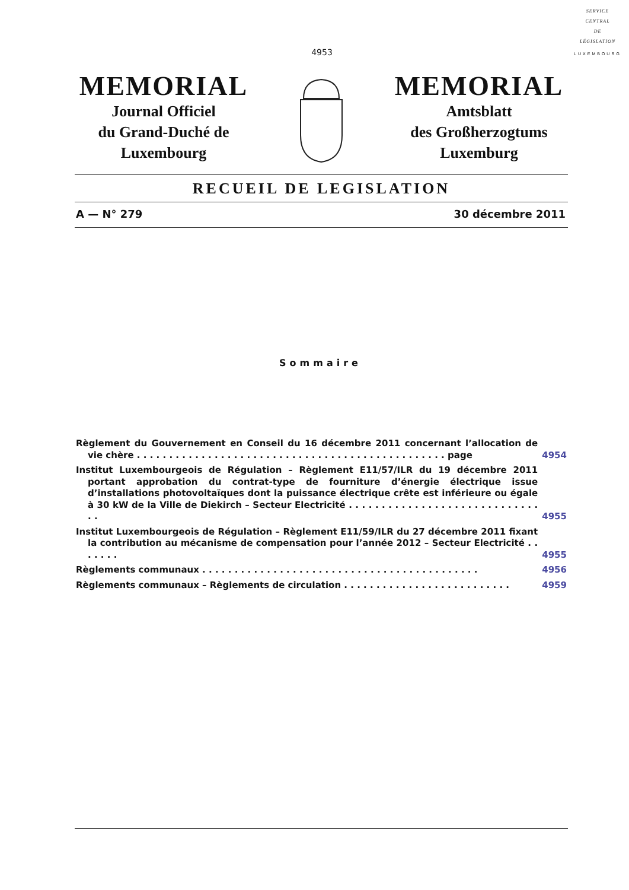SERVICE
CENTRAL
DE
LÉGISLATION
LUXEMBOURG
4953
MEMORIAL
Journal Officiel
du Grand-Duché de
Luxembourg
MEMORIAL
Amtsblatt
des Großherzogtums
Luxemburg
RECUEIL DE LEGISLATION
A — N° 279 30 décembre 2011
Sommaire
Règlement du Gouvernement en Conseil du 16 décembre 2011 concernant l’allocation de vie chère . . . . . . . . . . . . . . . . . . . . . . . . . . . . . . . . . . . . . . . . . . . . . . . . page
4954
Institut Luxembourgeois de Régulation – Règlement E11/57/ILR du 19 décembre 2011 portant approbation du contrat-type de fourniture d’énergie électrique issue d’installations photovoltaïques dont la puissance électrique crête est inférieure ou égale à 30 kW de la Ville de Diekirch – Secteur Electricité . . . . . . . . . . . . . . . . . . . . . . . . . . . . . . .
4955
Institut Luxembourgeois de Régulation – Règlement E11/59/ILR du 27 décembre 2011 fixant la contribution au mécanisme de compensation pour l’année 2012 – Secteur Electricité . . . . . . .
4955
Règlements communaux . . . . . . . . . . . . . . . . . . . . . . . . . . . . . . . . . . . . . . . . . . .
4956
Règlements communaux – Règlements de circulation . . . . . . . . . . . . . . . . . . . . . . . . . .
4959